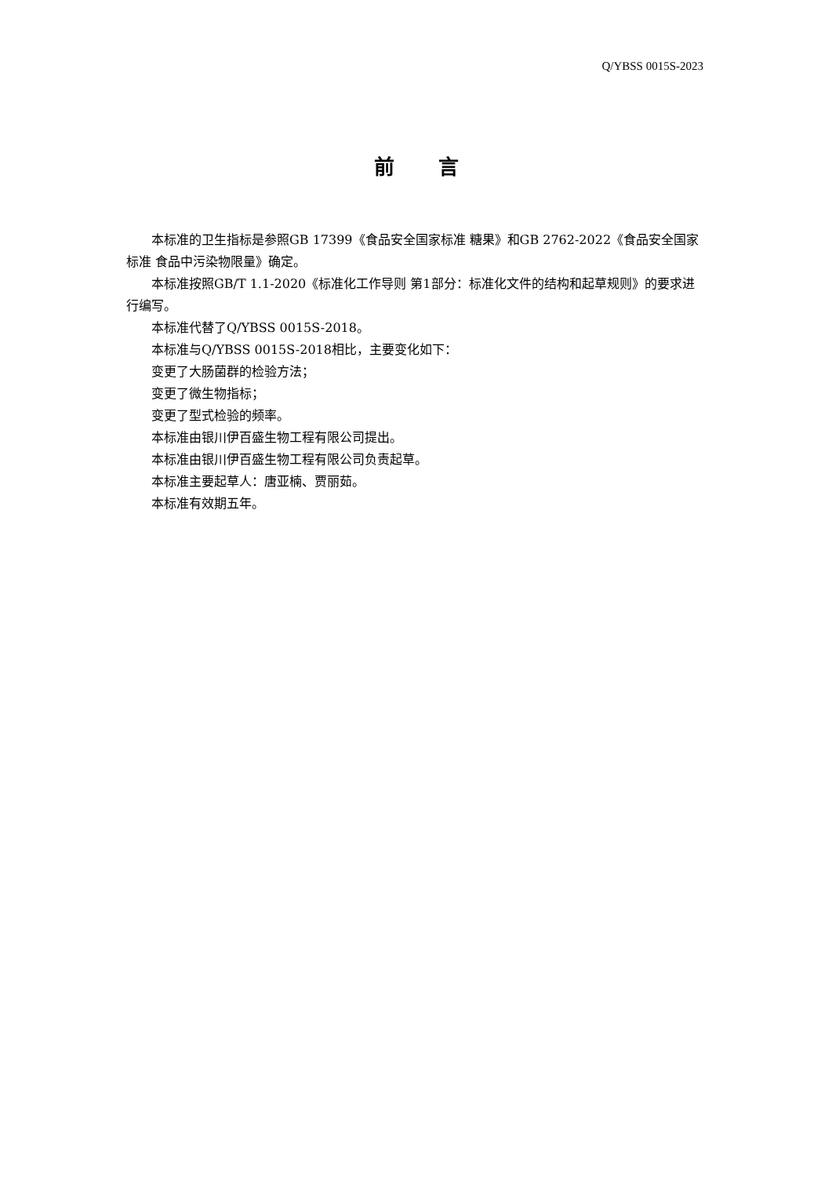Q/YBSS 0015S-2023
前言
本标准的卫生指标是参照GB 17399《食品安全国家标准 糖果》和GB 2762-2022《食品安全国家标准 食品中污染物限量》确定。
本标准按照GB/T 1.1-2020《标准化工作导则 第1部分：标准化文件的结构和起草规则》的要求进行编写。
本标准代替了Q/YBSS 0015S-2018。
本标准与Q/YBSS 0015S-2018相比，主要变化如下：
变更了大肠菌群的检验方法；
变更了微生物指标；
变更了型式检验的频率。
本标准由银川伊百盛生物工程有限公司提出。
本标准由银川伊百盛生物工程有限公司负责起草。
本标准主要起草人：唐亚楠、贾丽茹。
本标准有效期五年。